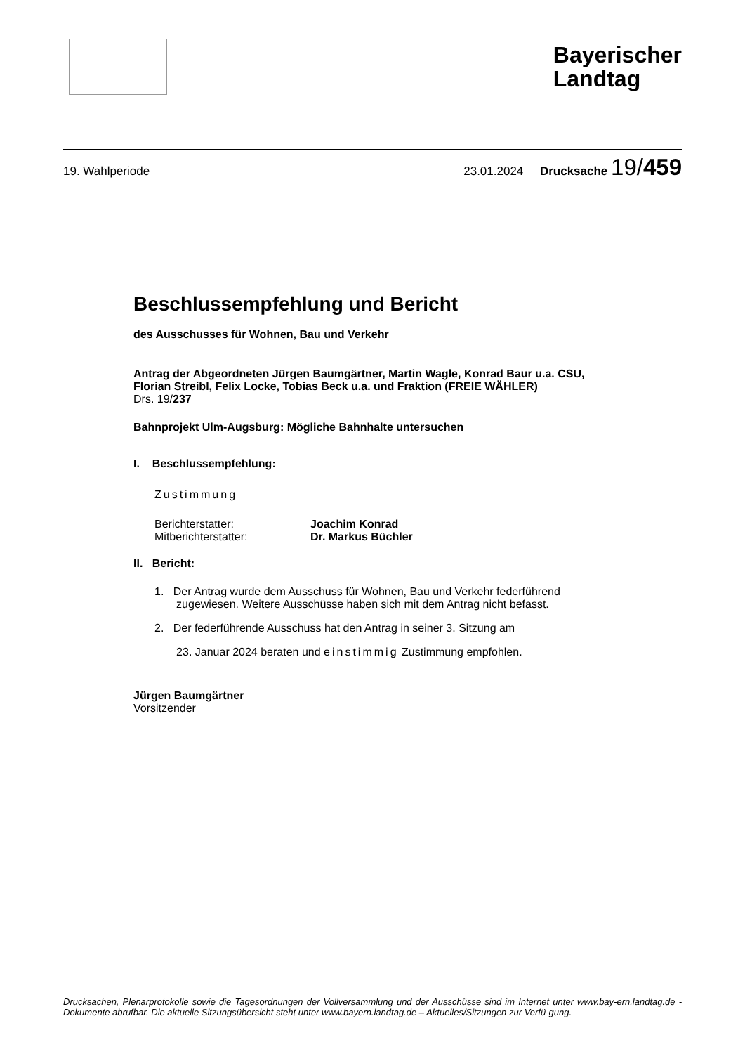Bayerischer
Landtag
19. Wahlperiode 23.01.2024 Drucksache 19/459
Beschlussempfehlung und Bericht
des Ausschusses für Wohnen, Bau und Verkehr
Antrag der Abgeordneten Jürgen Baumgärtner, Martin Wagle, Konrad Baur u.a. CSU,
Florian Streibl, Felix Locke, Tobias Beck u.a. und Fraktion (FREIE WÄHLER)
Drs. 19/237
Bahnprojekt Ulm-Augsburg: Mögliche Bahnhalte untersuchen
I. Beschlussempfehlung:
Zustimmung
Berichterstatter: Joachim Konrad Mitberichterstatter: Dr. Markus Büchler
II. Bericht:
1. Der Antrag wurde dem Ausschuss für Wohnen, Bau und Verkehr federführend
zugewiesen. Weitere Ausschüsse haben sich mit dem Antrag nicht befasst.
2. Der federführende Ausschuss hat den Antrag in seiner 3. Sitzung am
23. Januar 2024 beraten und einstimmig Zustimmung empfohlen.
Jürgen Baumgärtner
Vorsitzender
Drucksachen, Plenarprotokolle sowie die Tagesordnungen der Vollversammlung und der Ausschüsse sind im Internet unter www.bay-ern.landtag.de - Dokumente abrufbar. Die aktuelle Sitzungsübersicht steht unter www.bayern.landtag.de – Aktuelles/Sitzungen zur Verfü-gung.